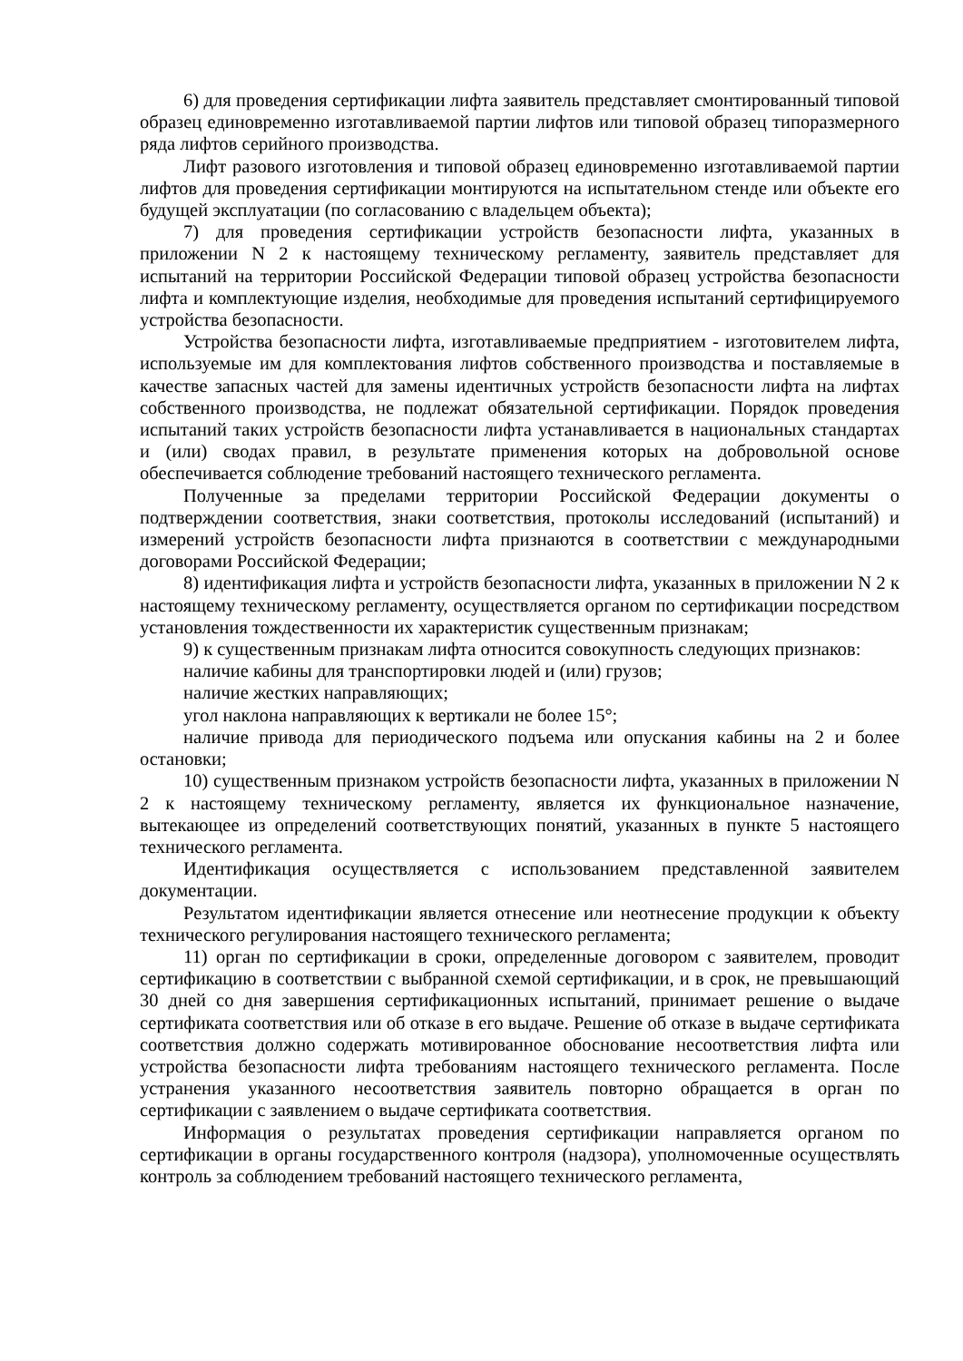6) для проведения сертификации лифта заявитель представляет смонтированный типовой образец единовременно изготавливаемой партии лифтов или типовой образец типоразмерного ряда лифтов серийного производства.
Лифт разового изготовления и типовой образец единовременно изготавливаемой партии лифтов для проведения сертификации монтируются на испытательном стенде или объекте его будущей эксплуатации (по согласованию с владельцем объекта);
7) для проведения сертификации устройств безопасности лифта, указанных в приложении N 2 к настоящему техническому регламенту, заявитель представляет для испытаний на территории Российской Федерации типовой образец устройства безопасности лифта и комплектующие изделия, необходимые для проведения испытаний сертифицируемого устройства безопасности.
Устройства безопасности лифта, изготавливаемые предприятием - изготовителем лифта, используемые им для комплектования лифтов собственного производства и поставляемые в качестве запасных частей для замены идентичных устройств безопасности лифта на лифтах собственного производства, не подлежат обязательной сертификации. Порядок проведения испытаний таких устройств безопасности лифта устанавливается в национальных стандартах и (или) сводах правил, в результате применения которых на добровольной основе обеспечивается соблюдение требований настоящего технического регламента.
Полученные за пределами территории Российской Федерации документы о подтверждении соответствия, знаки соответствия, протоколы исследований (испытаний) и измерений устройств безопасности лифта признаются в соответствии с международными договорами Российской Федерации;
8) идентификация лифта и устройств безопасности лифта, указанных в приложении N 2 к настоящему техническому регламенту, осуществляется органом по сертификации посредством установления тождественности их характеристик существенным признакам;
9) к существенным признакам лифта относится совокупность следующих признаков:
наличие кабины для транспортировки людей и (или) грузов;
наличие жестких направляющих;
угол наклона направляющих к вертикали не более 15°;
наличие привода для периодического подъема или опускания кабины на 2 и более остановки;
10) существенным признаком устройств безопасности лифта, указанных в приложении N 2 к настоящему техническому регламенту, является их функциональное назначение, вытекающее из определений соответствующих понятий, указанных в пункте 5 настоящего технического регламента.
Идентификация осуществляется с использованием представленной заявителем документации.
Результатом идентификации является отнесение или неотнесение продукции к объекту технического регулирования настоящего технического регламента;
11) орган по сертификации в сроки, определенные договором с заявителем, проводит сертификацию в соответствии с выбранной схемой сертификации, и в срок, не превышающий 30 дней со дня завершения сертификационных испытаний, принимает решение о выдаче сертификата соответствия или об отказе в его выдаче. Решение об отказе в выдаче сертификата соответствия должно содержать мотивированное обоснование несоответствия лифта или устройства безопасности лифта требованиям настоящего технического регламента. После устранения указанного несоответствия заявитель повторно обращается в орган по сертификации с заявлением о выдаче сертификата соответствия.
Информация о результатах проведения сертификации направляется органом по сертификации в органы государственного контроля (надзора), уполномоченные осуществлять контроль за соблюдением требований настоящего технического регламента,